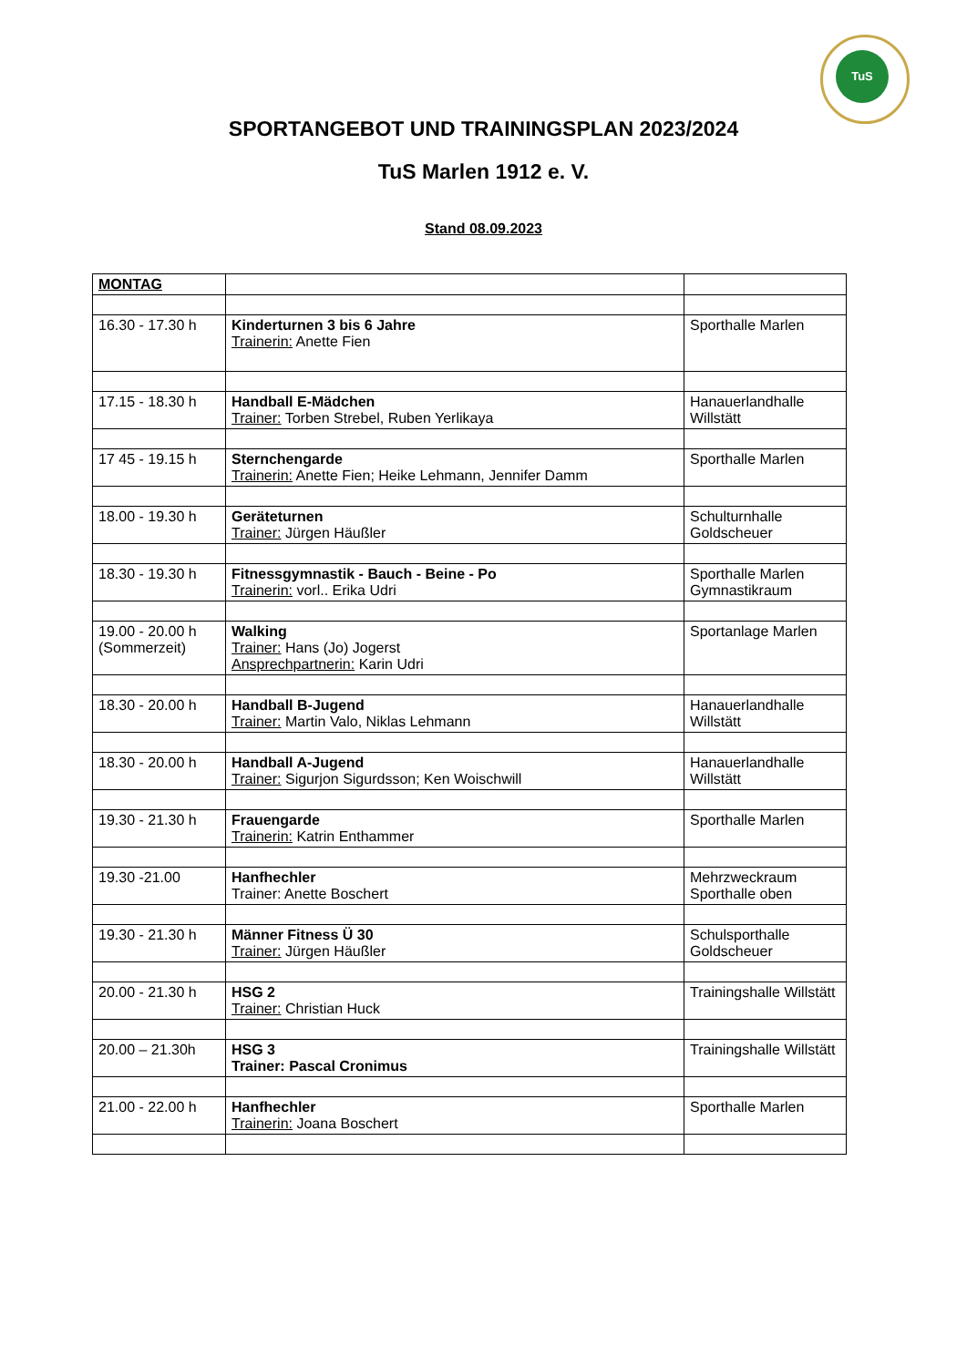TuS
SPORTANGEBOT UND TRAININGSPLAN 2023/2024
TuS Marlen 1912 e. V.
Stand 08.09.2023
| MONTAG | | |
| 16.30 - 17.30 h | Kinderturnen 3 bis 6 Jahre Trainerin: Anette Fien | Sporthalle Marlen |
| 17.15 - 18.30 h | Handball E-Mädchen Trainer: Torben Strebel, Ruben Yerlikaya | Hanauerlandhalle Willstätt |
| 17 45 - 19.15 h | Sternchengarde Trainerin: Anette Fien; Heike Lehmann, Jennifer Damm | Sporthalle Marlen |
| 18.00 - 19.30 h | Geräteturnen Trainer: Jürgen Häußler | Schulturnhalle Goldscheuer |
| 18.30 - 19.30 h | Fitnessgymnastik - Bauch - Beine - Po Trainerin: vorl.. Erika Udri | Sporthalle Marlen Gymnastikraum |
| 19.00 - 20.00 h (Sommerzeit) | Walking Trainer: Hans (Jo) Jogerst Ansprechpartnerin: Karin Udri | Sportanlage Marlen |
| 18.30 - 20.00 h | Handball B-Jugend Trainer: Martin Valo, Niklas Lehmann | Hanauerlandhalle Willstätt |
| 18.30 - 20.00 h | Handball A-Jugend Trainer: Sigurjon Sigurdsson; Ken Woischwill | Hanauerlandhalle Willstätt |
| 19.30 - 21.30 h | Frauengarde Trainerin: Katrin Enthammer | Sporthalle Marlen |
| 19.30 -21.00 | Hanfhechler Trainer: Anette Boschert | Mehrzweckraum Sporthalle oben |
| 19.30 - 21.30 h | Männer Fitness Ü 30 Trainer: Jürgen Häußler | Schulsporthalle Goldscheuer |
| 20.00 - 21.30 h | HSG 2 Trainer: Christian Huck | Trainingshalle Willstätt |
| 20.00 – 21.30h | HSG 3 Trainer: Pascal Cronimus | Trainingshalle Willstätt |
| 21.00 - 22.00 h | Hanfhechler Trainerin: Joana Boschert | Sporthalle Marlen |